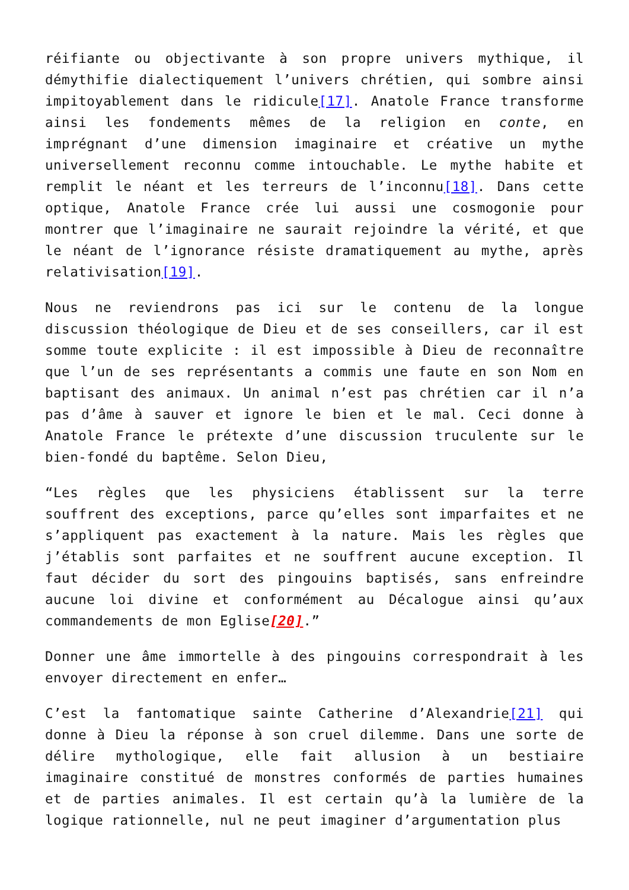réifiante ou objectivante à son propre univers mythique, il démythifie dialectiquement l’univers chrétien, qui sombre ainsi impitoyablement dans le ridicule[17]. Anatole France transforme ainsi les fondements mêmes de la religion en conte, en imprégnant d’une dimension imaginaire et créative un mythe universellement reconnu comme intouchable. Le mythe habite et remplit le néant et les terreurs de l’inconnu[18]. Dans cette optique, Anatole France crée lui aussi une cosmogonie pour montrer que l’imaginaire ne saurait rejoindre la vérité, et que le néant de l’ignorance résiste dramatiquement au mythe, après relativisation[19].
Nous ne reviendrons pas ici sur le contenu de la longue discussion théologique de Dieu et de ses conseillers, car il est somme toute explicite : il est impossible à Dieu de reconnaître que l’un de ses représentants a commis une faute en son Nom en baptisant des animaux. Un animal n’est pas chrétien car il n’a pas d’âme à sauver et ignore le bien et le mal. Ceci donne à Anatole France le prétexte d’une discussion truculente sur le bien-fondé du baptême. Selon Dieu,
“Les règles que les physiciens établissent sur la terre souffrent des exceptions, parce qu’elles sont imparfaites et ne s’appliquent pas exactement à la nature. Mais les règles que j’établis sont parfaites et ne souffrent aucune exception. Il faut décider du sort des pingouins baptisés, sans enfreindre aucune loi divine et conformément au Décalogue ainsi qu’aux commandements de mon Eglise[20].”
Donner une âme immortelle à des pingouins correspondrait à les envoyer directement en enfer…
C’est la fantomatique sainte Catherine d’Alexandrie[21] qui donne à Dieu la réponse à son cruel dilemme. Dans une sorte de délire mythologique, elle fait allusion à un bestiaire imaginaire constitué de monstres conformés de parties humaines et de parties animales. Il est certain qu’à la lumière de la logique rationnelle, nul ne peut imaginer d’argumentation plus